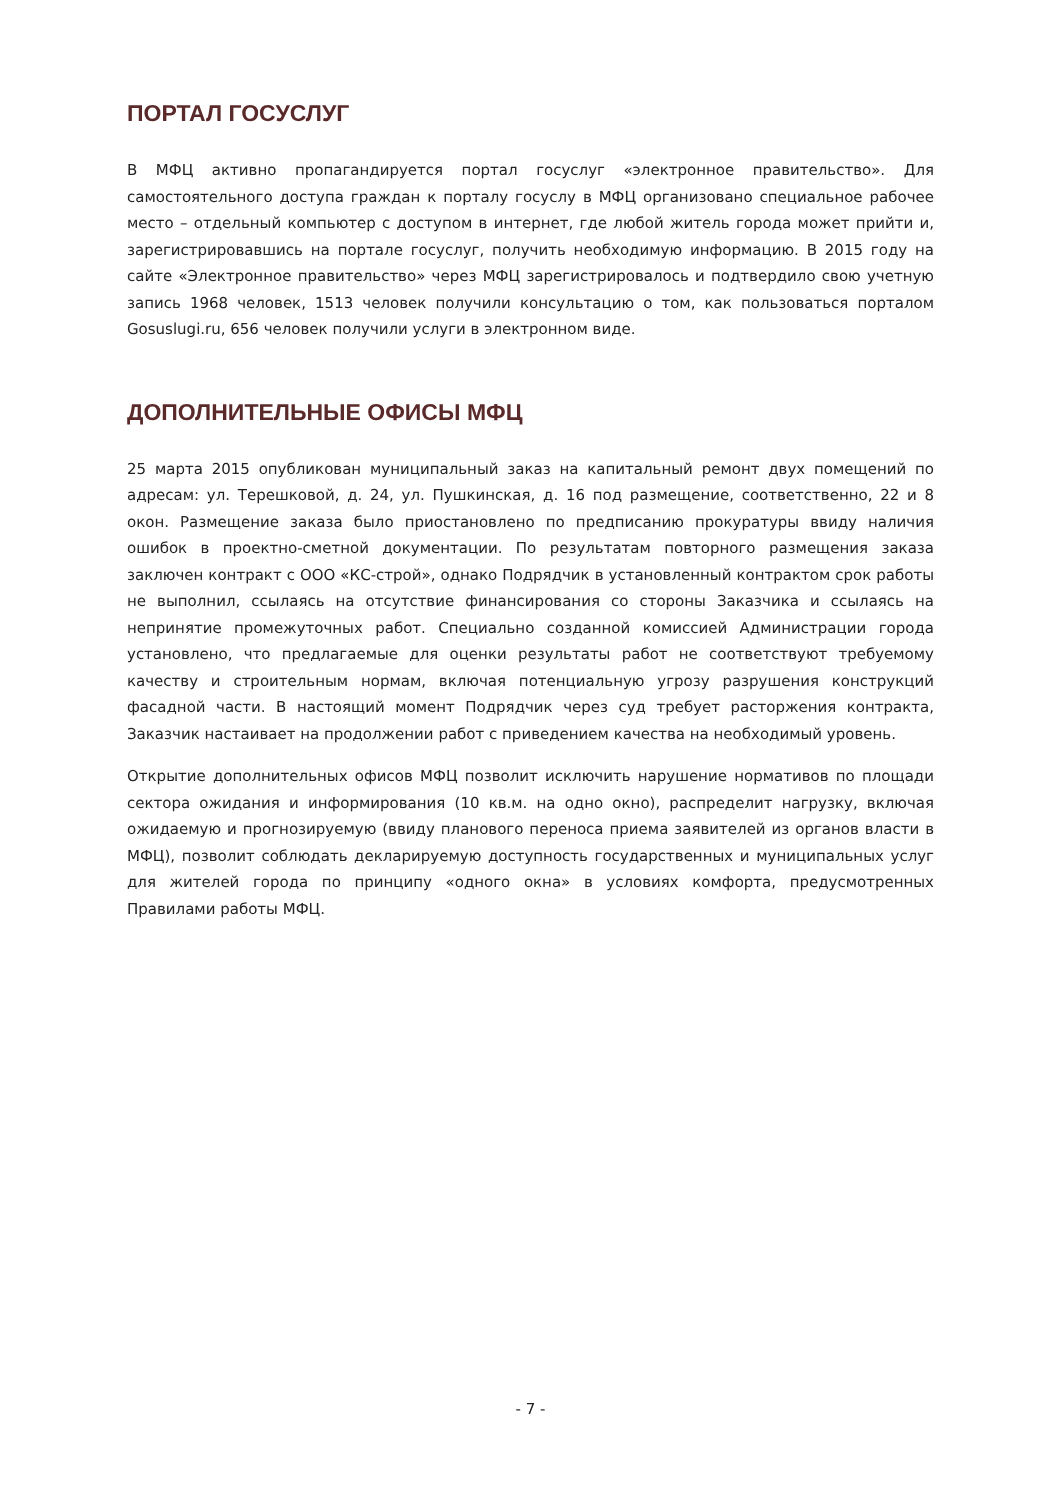ПОРТАЛ ГОСУСЛУГ
В МФЦ активно пропагандируется портал госуслуг «электронное правительство». Для самостоятельного доступа граждан к порталу госуслу в МФЦ организовано специальное рабочее место – отдельный компьютер с доступом в интернет, где любой житель города может прийти и, зарегистрировавшись на портале госуслуг, получить необходимую информацию. В 2015 году на сайте «Электронное правительство» через МФЦ зарегистрировалось и подтвердило свою учетную запись 1968 человек, 1513 человек получили консультацию о том, как пользоваться порталом Gosuslugi.ru, 656 человек получили услуги в электронном виде.
ДОПОЛНИТЕЛЬНЫЕ ОФИСЫ МФЦ
25 марта 2015 опубликован муниципальный заказ на капитальный ремонт двух помещений по адресам: ул. Терешковой, д. 24, ул. Пушкинская, д. 16 под размещение, соответственно, 22 и 8 окон. Размещение заказа было приостановлено по предписанию прокуратуры ввиду наличия ошибок в проектно-сметной документации. По результатам повторного размещения заказа заключен контракт с ООО «КС-строй», однако Подрядчик в установленный контрактом срок работы не выполнил, ссылаясь на отсутствие финансирования со стороны Заказчика и ссылаясь на непринятие промежуточных работ. Специально созданной комиссией Администрации города установлено, что предлагаемые для оценки результаты работ не соответствуют требуемому качеству и строительным нормам, включая потенциальную угрозу разрушения конструкций фасадной части. В настоящий момент Подрядчик через суд требует расторжения контракта, Заказчик настаивает на продолжении работ с приведением качества на необходимый уровень.
Открытие дополнительных офисов МФЦ позволит исключить нарушение нормативов по площади сектора ожидания и информирования (10 кв.м. на одно окно), распределит нагрузку, включая ожидаемую и прогнозируемую (ввиду планового переноса приема заявителей из органов власти в МФЦ), позволит соблюдать декларируемую доступность государственных и муниципальных услуг для жителей города по принципу «одного окна» в условиях комфорта, предусмотренных Правилами работы МФЦ.
- 7 -